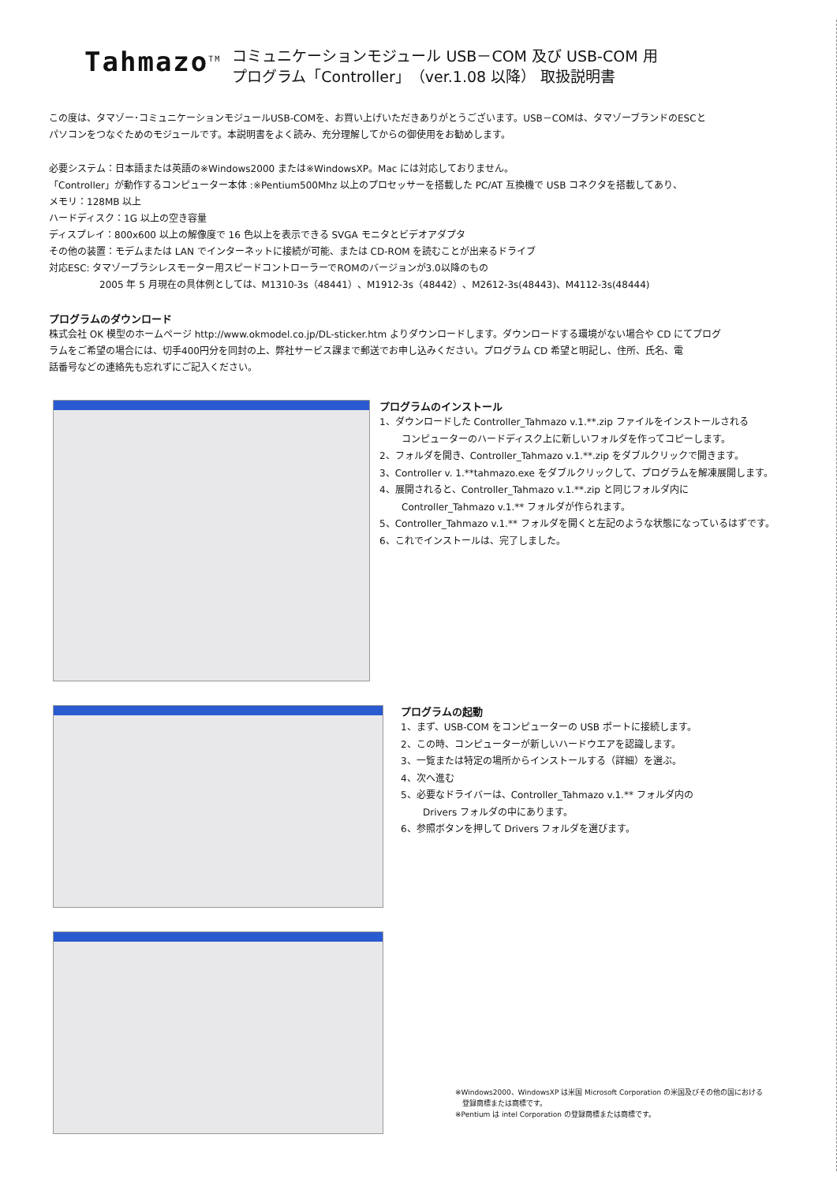Tahmazo<sup>TM</sup>
コミュニケーションモジュール USB－COM 及び USB-COM 用
プログラム「Controller」（ver.1.08 以降） 取扱説明書
この度は、タマゾー･コミュニケーションモジュールUSB-COMを、お買い上げいただきありがとうございます。USB－COMは、タマゾーブランドのESCと
パソコンをつなぐためのモジュールです。本説明書をよく読み、充分理解してからの御使用をお勧めします。
必要システム：日本語または英語の※Windows2000 または※WindowsXP。Mac には対応しておりません。
「Controller」が動作するコンピューター本体 :※Pentium500Mhz 以上のプロセッサーを搭載した PC/AT 互換機で USB コネクタを搭載してあり、
メモリ：128MB 以上
ハードディスク：1G 以上の空き容量
ディスプレイ：800x600 以上の解像度で 16 色以上を表示できる SVGA モニタとビデオアダプタ
その他の装置：モデムまたは LAN でインターネットに接続が可能、または CD-ROM を読むことが出来るドライブ
対応ESC: タマゾーブラシレスモーター用スピードコントローラーでROMのバージョンが3.0以降のもの
2005 年 5 月現在の具体例としては、M1310-3s（48441）、M1912-3s（48442）、M2612-3s(48443)、M4112-3s(48444)
プログラムのダウンロード
株式会社 OK 模型のホームページ http://www.okmodel.co.jp/DL-sticker.htm よりダウンロードします。ダウンロードする環境がない場合や CD にてプログ
ラムをご希望の場合には、切手400円分を同封の上、弊社サービス課まで郵送でお申し込みください。プログラム CD 希望と明記し、住所、氏名、電
話番号などの連絡先も忘れずにご記入ください。
プログラムのインストール
1、ダウンロードした Controller_Tahmazo v.1.**.zip ファイルをインストールされる
コンピューターのハードディスク上に新しいフォルダを作ってコピーします。
2、フォルダを開き、Controller_Tahmazo v.1.**.zip をダブルクリックで開きます。
3、Controller v. 1.**tahmazo.exe をダブルクリックして、プログラムを解凍展開します。
4、展開されると、Controller_Tahmazo v.1.**.zip と同じフォルダ内に
Controller_Tahmazo v.1.** フォルダが作られます。
5、Controller_Tahmazo v.1.** フォルダを開くと左記のような状態になっているはずです。
6、これでインストールは、完了しました。
プログラムの起動
1、まず、USB-COM をコンピューターの USB ポートに接続します。
2、この時、コンピューターが新しいハードウエアを認識します。
3、一覧または特定の場所からインストールする（詳細）を選ぶ。
4、次へ進む
5、必要なドライバーは、Controller_Tahmazo v.1.** フォルダ内の
Drivers フォルダの中にあります。
6、参照ボタンを押して Drivers フォルダを選びます。
※Windows2000、WindowsXP は米国 Microsoft Corporation の米国及びその他の国における
　登録商標または商標です。
※Pentium は intel Corporation の登録商標または商標です。